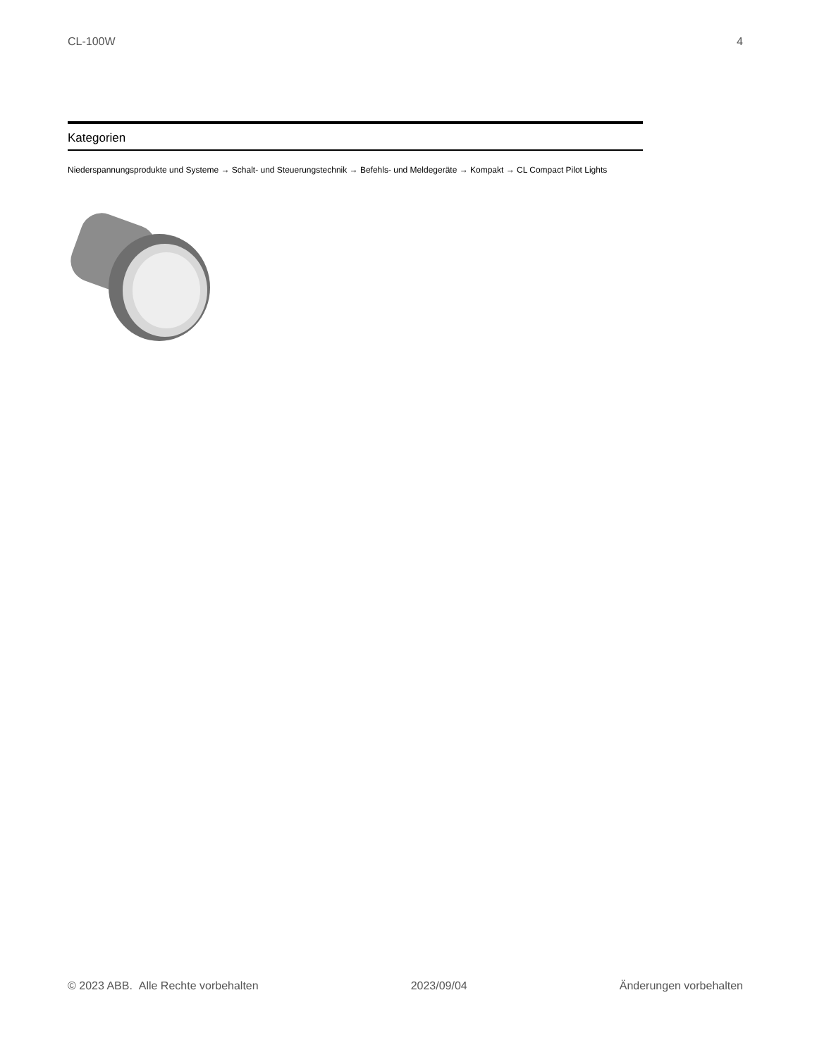CL-100W 4
Kategorien
Niederspannungsprodukte und Systeme → Schalt- und Steuerungstechnik → Befehls- und Meldegeräte → Kompakt → CL Compact Pilot Lights
© 2023 ABB. Alle Rechte vorbehalten 2023/09/04 Änderungen vorbehalten